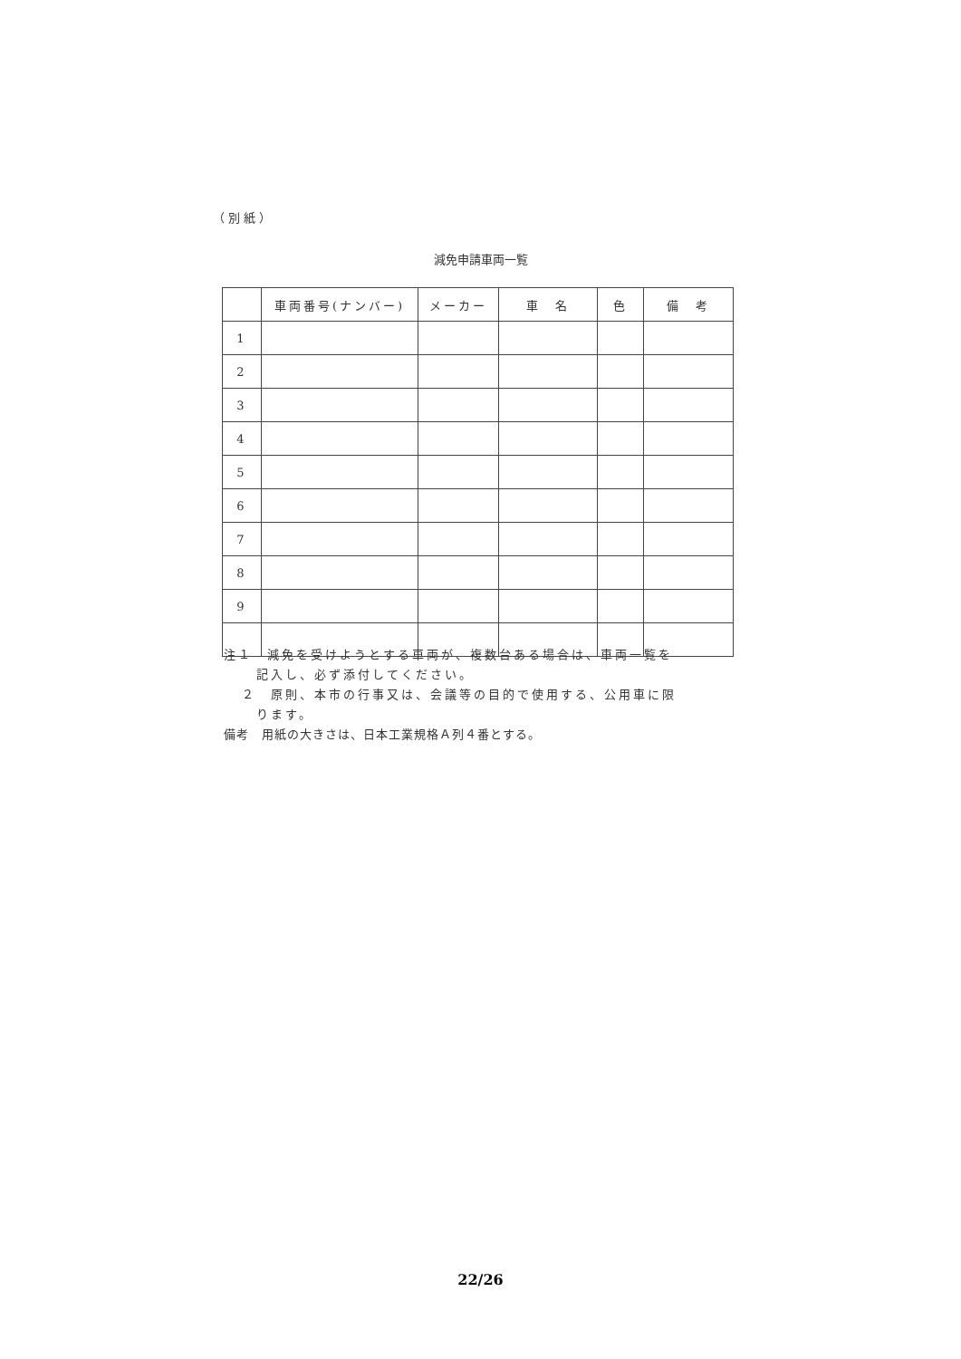（別紙）
減免申請車両一覧
| | 車両番号(ナンバー) | メーカー | 車 名 | 色 | 備 考 |
| --- | --- | --- | --- | --- | --- |
| 1 | | | | | |
| 2 | | | | | |
| 3 | | | | | |
| 4 | | | | | |
| 5 | | | | | |
| 6 | | | | | |
| 7 | | | | | |
| 8 | | | | | |
| 9 | | | | | |
注１　減免を受けようとする車両が、複数台ある場合は、車両一覧を
記入し、必ず添付してください。
２　原則、本市の行事又は、会議等の目的で使用する、公用車に限
ります。
備考　用紙の大きさは、日本工業規格Ａ列４番とする。
22/26